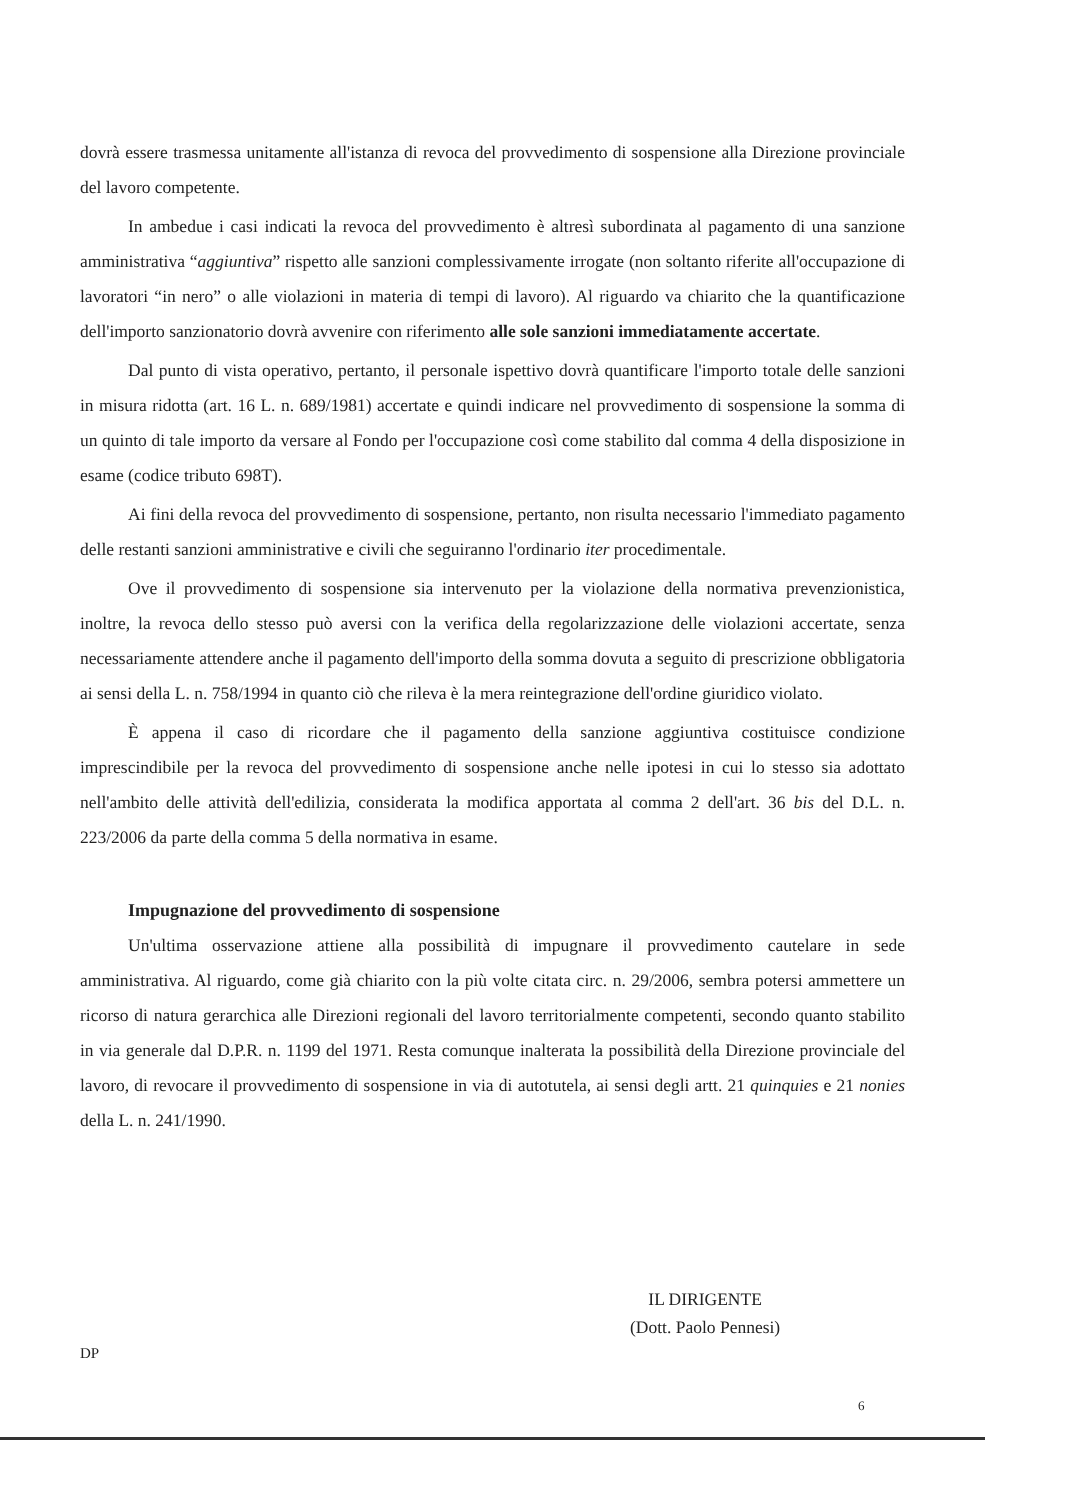dovrà essere trasmessa unitamente all'istanza di revoca del provvedimento di sospensione alla Direzione provinciale del lavoro competente.
In ambedue i casi indicati la revoca del provvedimento è altresì subordinata al pagamento di una sanzione amministrativa “aggiuntiva” rispetto alle sanzioni complessivamente irrogate (non soltanto riferite all'occupazione di lavoratori “in nero” o alle violazioni in materia di tempi di lavoro). Al riguardo va chiarito che la quantificazione dell'importo sanzionatorio dovrà avvenire con riferimento alle sole sanzioni immediatamente accertate.
Dal punto di vista operativo, pertanto, il personale ispettivo dovrà quantificare l'importo totale delle sanzioni in misura ridotta (art. 16 L. n. 689/1981) accertate e quindi indicare nel provvedimento di sospensione la somma di un quinto di tale importo da versare al Fondo per l'occupazione così come stabilito dal comma 4 della disposizione in esame (codice tributo 698T).
Ai fini della revoca del provvedimento di sospensione, pertanto, non risulta necessario l'immediato pagamento delle restanti sanzioni amministrative e civili che seguiranno l'ordinario iter procedimentale.
Ove il provvedimento di sospensione sia intervenuto per la violazione della normativa prevenzionistica, inoltre, la revoca dello stesso può aversi con la verifica della regolarizzazione delle violazioni accertate, senza necessariamente attendere anche il pagamento dell'importo della somma dovuta a seguito di prescrizione obbligatoria ai sensi della L. n. 758/1994 in quanto ciò che rileva è la mera reintegrazione dell'ordine giuridico violato.
È appena il caso di ricordare che il pagamento della sanzione aggiuntiva costituisce condizione imprescindibile per la revoca del provvedimento di sospensione anche nelle ipotesi in cui lo stesso sia adottato nell'ambito delle attività dell'edilizia, considerata la modifica apportata al comma 2 dell'art. 36 bis del D.L. n. 223/2006 da parte della comma 5 della normativa in esame.
Impugnazione del provvedimento di sospensione
Un'ultima osservazione attiene alla possibilità di impugnare il provvedimento cautelare in sede amministrativa. Al riguardo, come già chiarito con la più volte citata circ. n. 29/2006, sembra potersi ammettere un ricorso di natura gerarchica alle Direzioni regionali del lavoro territorialmente competenti, secondo quanto stabilito in via generale dal D.P.R. n. 1199 del 1971. Resta comunque inalterata la possibilità della Direzione provinciale del lavoro, di revocare il provvedimento di sospensione in via di autotutela, ai sensi degli artt. 21 quinquies e 21 nonies della L. n. 241/1990.
IL DIRIGENTE
(Dott. Paolo Pennesi)
DP
6